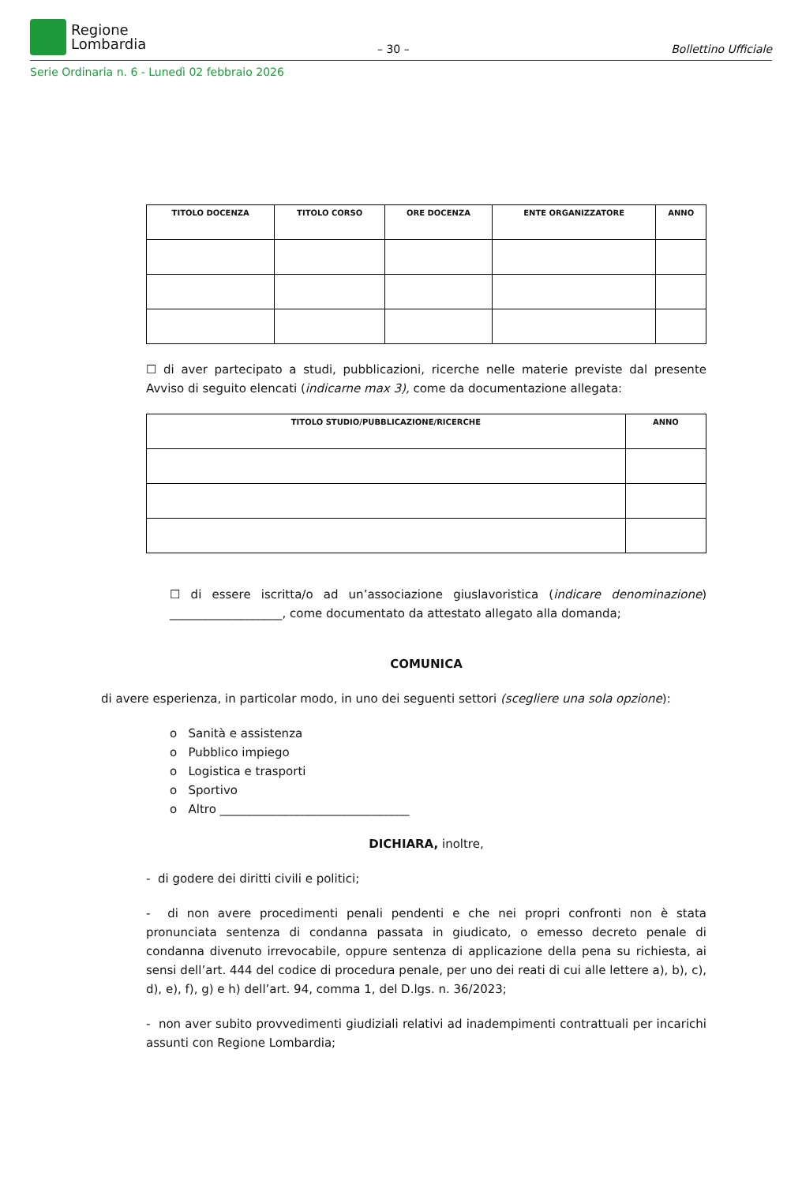Regione
Lombardia
– 30 –
Bollettino Ufficiale
Serie Ordinaria n. 6 - Lunedì 02 febbraio 2026
| TITOLO DOCENZA | TITOLO CORSO | ORE DOCENZA | ENTE ORGANIZZATORE | ANNO |
| --- | --- | --- | --- | --- |
☐ di aver partecipato a studi, pubblicazioni, ricerche nelle materie previste dal presente Avviso di seguito elencati (indicarne max 3), come da documentazione allegata:
| TITOLO STUDIO/PUBBLICAZIONE/RICERCHE | ANNO |
| --- | --- |
☐ di essere iscritta/o ad un’associazione giuslavoristica (indicare denominazione) ___________________, come documentato da attestato allegato alla domanda;
COMUNICA
di avere esperienza, in particolar modo, in uno dei seguenti settori (scegliere una sola opzione):
o Sanità e assistenza
o Pubblico impiego
o Logistica e trasporti
o Sportivo
o Altro ________________________________
DICHIARA, inoltre,
- di godere dei diritti civili e politici;
- di non avere procedimenti penali pendenti e che nei propri confronti non è stata pronunciata sentenza di condanna passata in giudicato, o emesso decreto penale di condanna divenuto irrevocabile, oppure sentenza di applicazione della pena su richiesta, ai sensi dell’art. 444 del codice di procedura penale, per uno dei reati di cui alle lettere a), b), c), d), e), f), g) e h) dell’art. 94, comma 1, del D.lgs. n. 36/2023;
- non aver subito provvedimenti giudiziali relativi ad inadempimenti contrattuali per incarichi assunti con Regione Lombardia;